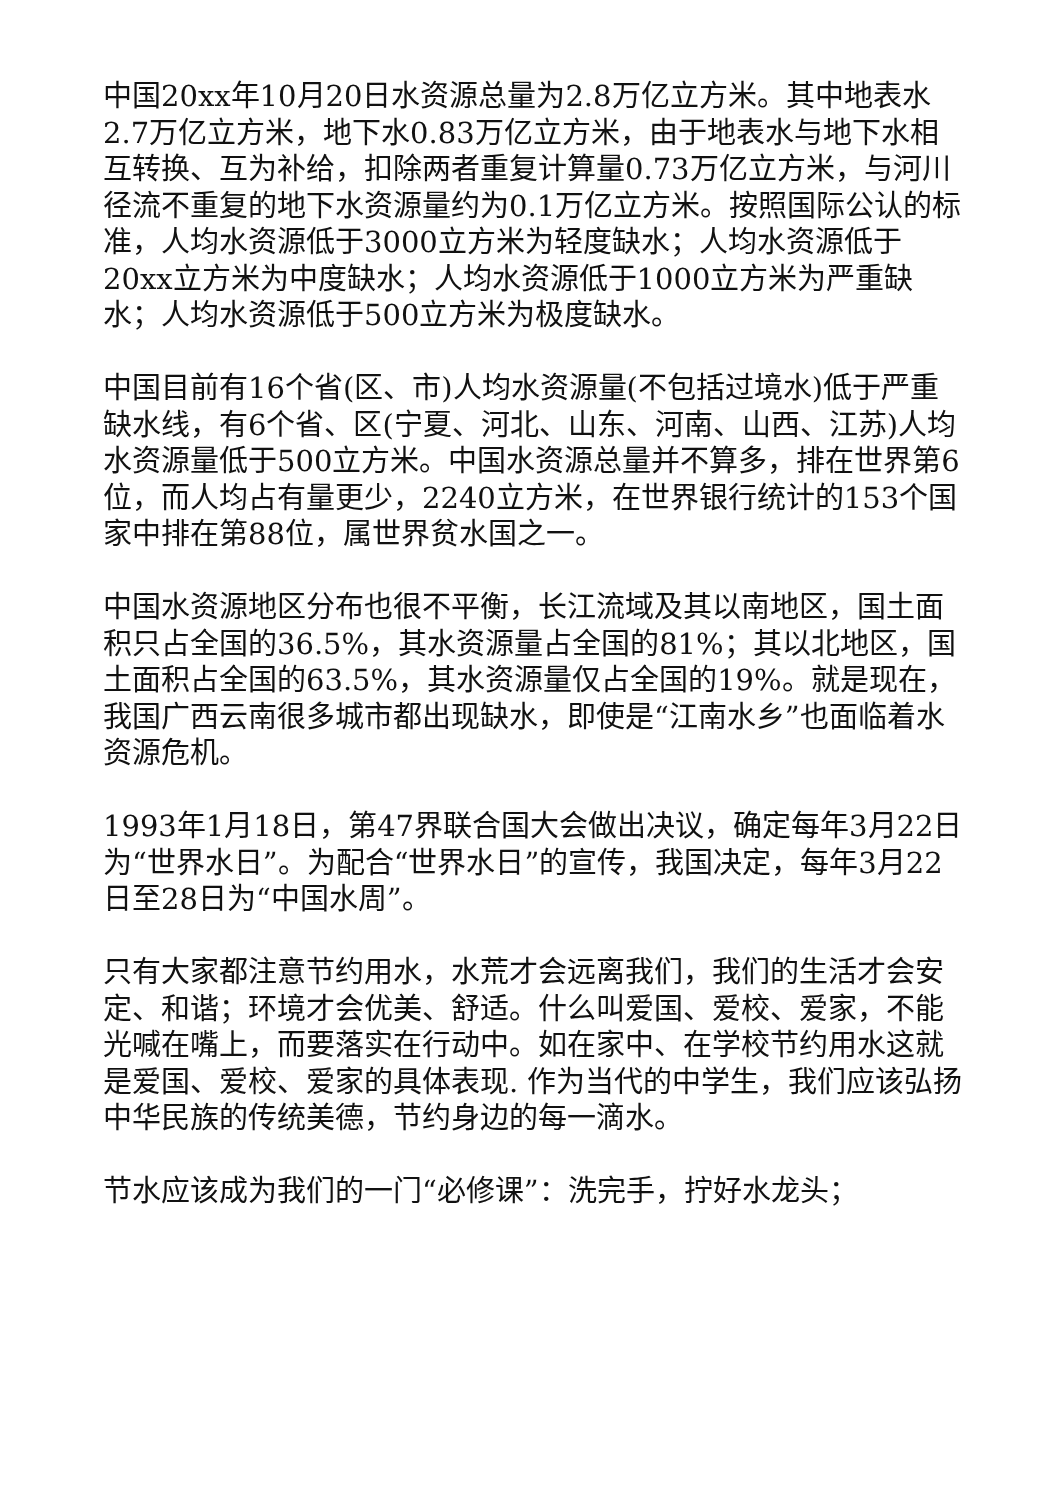中国20xx年10月20日水资源总量为2.8万亿立方米。其中地表水2.7万亿立方米，地下水0.83万亿立方米，由于地表水与地下水相互转换、互为补给，扣除两者重复计算量0.73万亿立方米，与河川径流不重复的地下水资源量约为0.1万亿立方米。按照国际公认的标准，人均水资源低于3000立方米为轻度缺水；人均水资源低于20xx立方米为中度缺水；人均水资源低于1000立方米为严重缺水；人均水资源低于500立方米为极度缺水。
中国目前有16个省(区、市)人均水资源量(不包括过境水)低于严重缺水线，有6个省、区(宁夏、河北、山东、河南、山西、江苏)人均水资源量低于500立方米。中国水资源总量并不算多，排在世界第6位，而人均占有量更少，2240立方米，在世界银行统计的153个国家中排在第88位，属世界贫水国之一。
中国水资源地区分布也很不平衡，长江流域及其以南地区，国土面积只占全国的36.5%，其水资源量占全国的81%；其以北地区，国土面积占全国的63.5%，其水资源量仅占全国的19%。就是现在，我国广西云南很多城市都出现缺水，即使是“江南水乡”也面临着水资源危机。
1993年1月18日，第47界联合国大会做出决议，确定每年3月22日为“世界水日”。为配合“世界水日”的宣传，我国决定，每年3月22日至28日为“中国水周”。
只有大家都注意节约用水，水荒才会远离我们，我们的生活才会安定、和谐；环境才会优美、舒适。什么叫爱国、爱校、爱家，不能光喊在嘴上，而要落实在行动中。如在家中、在学校节约用水这就是爱国、爱校、爱家的具体表现. 作为当代的中学生，我们应该弘扬中华民族的传统美德，节约身边的每一滴水。
节水应该成为我们的一门“必修课”：洗完手，拧好水龙头；